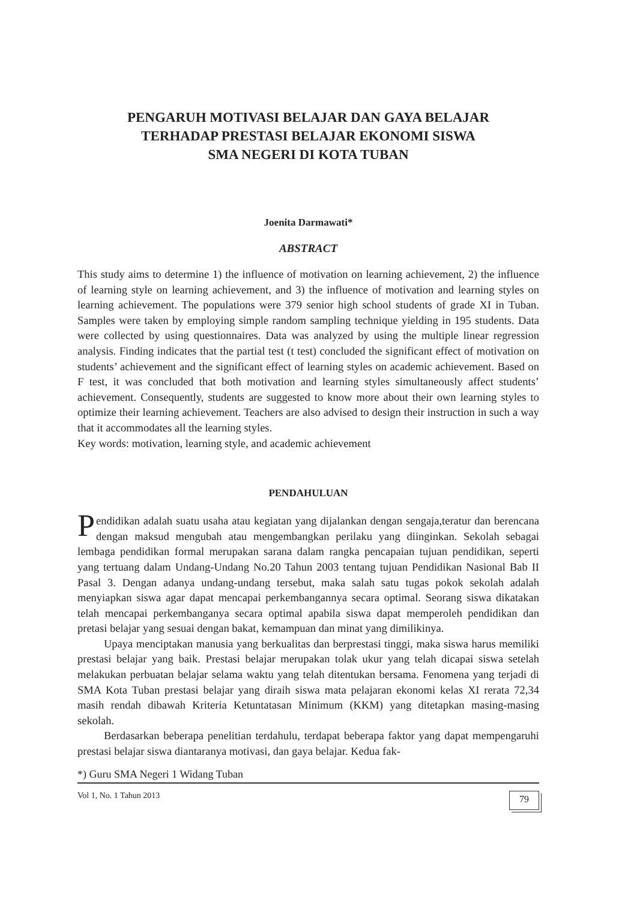PENGARUH MOTIVASI BELAJAR DAN GAYA BELAJAR
TERHADAP PRESTASI BELAJAR EKONOMI SISWA
SMA NEGERI DI KOTA TUBAN
Joenita Darmawati*
ABSTRACT
This study aims to determine 1) the influence of motivation on learning achievement, 2) the influence of learning style on learning achievement, and 3) the influence of motivation and learning styles on learning achievement. The populations were 379 senior high school students of grade XI in Tuban. Samples were taken by employing simple random sampling technique yielding in 195 students. Data were collected by using questionnaires. Data was analyzed by using the multiple linear regression analysis. Finding indicates that the partial test (t test) concluded the significant effect of motivation on students’ achievement and the significant effect of learning styles on academic achievement. Based on F test, it was concluded that both motivation and learning styles simultaneously affect students’ achievement. Consequently, students are suggested to know more about their own learning styles to optimize their learning achievement. Teachers are also advised to design their instruction in such a way that it accommodates all the learning styles.
Key words: motivation, learning style, and academic achievement
PENDAHULUAN
Pendidikan adalah suatu usaha atau kegiatan yang dijalankan dengan sengaja,teratur dan berencana dengan maksud mengubah atau mengembangkan perilaku yang diinginkan. Sekolah sebagai lembaga pendidikan formal merupakan sarana dalam rangka pencapaian tujuan pendidikan, seperti yang tertuang dalam Undang-Undang No.20 Tahun 2003 tentang tujuan Pendidikan Nasional Bab II Pasal 3. Dengan adanya undang-undang tersebut, maka salah satu tugas pokok sekolah adalah menyiapkan siswa agar dapat mencapai perkembangannya secara optimal. Seorang siswa dikatakan telah mencapai perkembanganya secara optimal apabila siswa dapat memperoleh pendidikan dan pretasi belajar yang sesuai dengan bakat, kemampuan dan minat yang dimilikinya.
Upaya menciptakan manusia yang berkualitas dan berprestasi tinggi, maka siswa harus memiliki prestasi belajar yang baik. Prestasi belajar merupakan tolak ukur yang telah dicapai siswa setelah melakukan perbuatan belajar selama waktu yang telah ditentukan bersama. Fenomena yang terjadi di SMA Kota Tuban prestasi belajar yang diraih siswa mata pelajaran ekonomi kelas XI rerata 72,34 masih rendah dibawah Kriteria Ketuntatasan Minimum (KKM) yang ditetapkan masing-masing sekolah.
Berdasarkan beberapa penelitian terdahulu, terdapat beberapa faktor yang dapat mempengaruhi prestasi belajar siswa diantaranya motivasi, dan gaya belajar. Kedua fak-
*) Guru SMA Negeri 1 Widang Tuban
Vol 1, No. 1 Tahun 2013
79